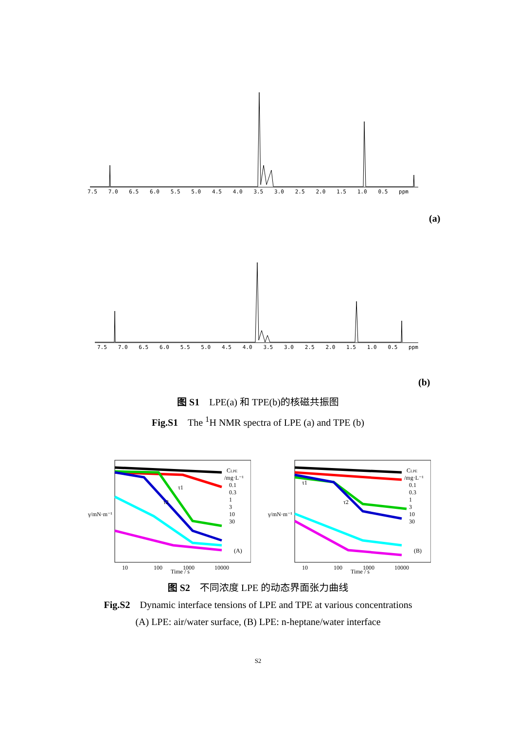7.5 7.0 6.5 6.0 5.5 5.0 4.5 4.0 3.5 3.0 2.5 2.0 1.5 1.0 0.5 ppm
(a)
7.5 7.0 6.5 6.0 5.5 5.0 4.5 4.0 3.5 3.0 2.5 2.0 1.5 1.0 0.5 ppm
(b)
图 S1　LPE(a) 和 TPE(b)的核磁共振图
Fig.S1　The <sup>1</sup>H NMR spectra of LPE (a) and TPE (b)
γ/mN·m⁻¹
CLPE
/mg·L⁻¹
0.1
0.3
1
3
10
30
τ1
τ2
(A)
10
100
1000
10000
Time / s
γ/mN·m⁻¹
CLPE
/mg·L⁻¹
0.1
0.3
1
3
10
30
τ1
τ2
(B)
10
100
1000
10000
Time / s
图 S2　不同浓度 LPE 的动态界面张力曲线
Fig.S2　Dynamic interface tensions of LPE and TPE at various concentrations
(A) LPE: air/water surface, (B) LPE: n-heptane/water interface
S2